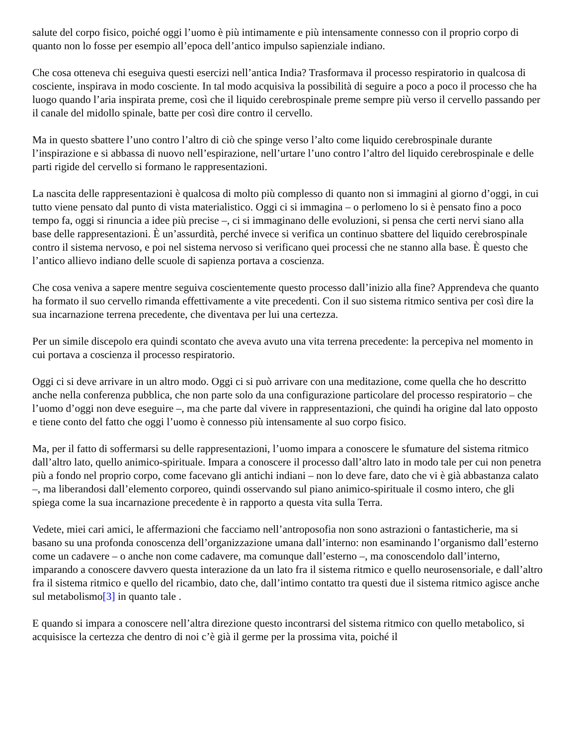salute del corpo fisico, poiché oggi l’uomo è più intimamente e più intensamente connesso con il proprio corpo di quanto non lo fosse per esempio all’epoca dell’antico impulso sapienziale indiano.
Che cosa otteneva chi eseguiva questi esercizi nell’antica India? Trasformava il processo respiratorio in qualcosa di cosciente, inspirava in modo cosciente. In tal modo acquisiva la possibilità di seguire a poco a poco il processo che ha luogo quando l’aria inspirata preme, così che il liquido cerebrospinale preme sempre più verso il cervello passando per il canale del midollo spinale, batte per così dire contro il cervello.
Ma in questo sbattere l’uno contro l’altro di ciò che spinge verso l’alto come liquido cerebrospinale durante l’inspirazione e si abbassa di nuovo nell’espirazione, nell’urtare l’uno contro l’altro del liquido cerebrospinale e delle parti rigide del cervello si formano le rappresentazioni.
La nascita delle rappresentazioni è qualcosa di molto più complesso di quanto non si immagini al giorno d’oggi, in cui tutto viene pensato dal punto di vista materialistico. Oggi ci si immagina – o perlomeno lo si è pensato fino a poco tempo fa, oggi si rinuncia a idee più precise –, ci si immaginano delle evoluzioni, si pensa che certi nervi siano alla base delle rappresentazioni. È un’assurdità, perché invece si verifica un continuo sbattere del liquido cerebrospinale contro il sistema nervoso, e poi nel sistema nervoso si verificano quei processi che ne stanno alla base. È questo che l’antico allievo indiano delle scuole di sapienza portava a coscienza.
Che cosa veniva a sapere mentre seguiva coscientemente questo processo dall’inizio alla fine? Apprendeva che quanto ha formato il suo cervello rimanda effettivamente a vite precedenti. Con il suo sistema ritmico sentiva per così dire la sua incarnazione terrena precedente, che diventava per lui una certezza.
Per un simile discepolo era quindi scontato che aveva avuto una vita terrena precedente: la percepiva nel momento in cui portava a coscienza il processo respiratorio.
Oggi ci si deve arrivare in un altro modo. Oggi ci si può arrivare con una meditazione, come quella che ho descritto anche nella conferenza pubblica, che non parte solo da una configurazione particolare del processo respiratorio – che l’uomo d’oggi non deve eseguire –, ma che parte dal vivere in rappresentazioni, che quindi ha origine dal lato opposto e tiene conto del fatto che oggi l’uomo è connesso più intensamente al suo corpo fisico.
Ma, per il fatto di soffermarsi su delle rappresentazioni, l’uomo impara a conoscere le sfumature del sistema ritmico dall’altro lato, quello animico-spirituale. Impara a conoscere il processo dall’altro lato in modo tale per cui non penetra più a fondo nel proprio corpo, come facevano gli antichi indiani – non lo deve fare, dato che vi è già abbastanza calato –, ma liberandosi dall’elemento corporeo, quindi osservando sul piano animico-spirituale il cosmo intero, che gli spiega come la sua incarnazione precedente è in rapporto a questa vita sulla Terra.
Vedete, miei cari amici, le affermazioni che facciamo nell’antroposofia non sono astrazioni o fantasticherie, ma si basano su una profonda conoscenza dell’organizzazione umana dall’interno: non esaminando l’organismo dall’esterno come un cadavere – o anche non come cadavere, ma comunque dall’esterno –, ma conoscendolo dall’interno, imparando a conoscere davvero questa interazione da un lato fra il sistema ritmico e quello neurosensoriale, e dall’altro fra il sistema ritmico e quello del ricambio, dato che, dall’intimo contatto tra questi due il sistema ritmico agisce anche sul metabolismo[3] in quanto tale .
E quando si impara a conoscere nell’altra direzione questo incontrarsi del sistema ritmico con quello metabolico, si acquisisce la certezza che dentro di noi c’è già il germe per la prossima vita, poiché il